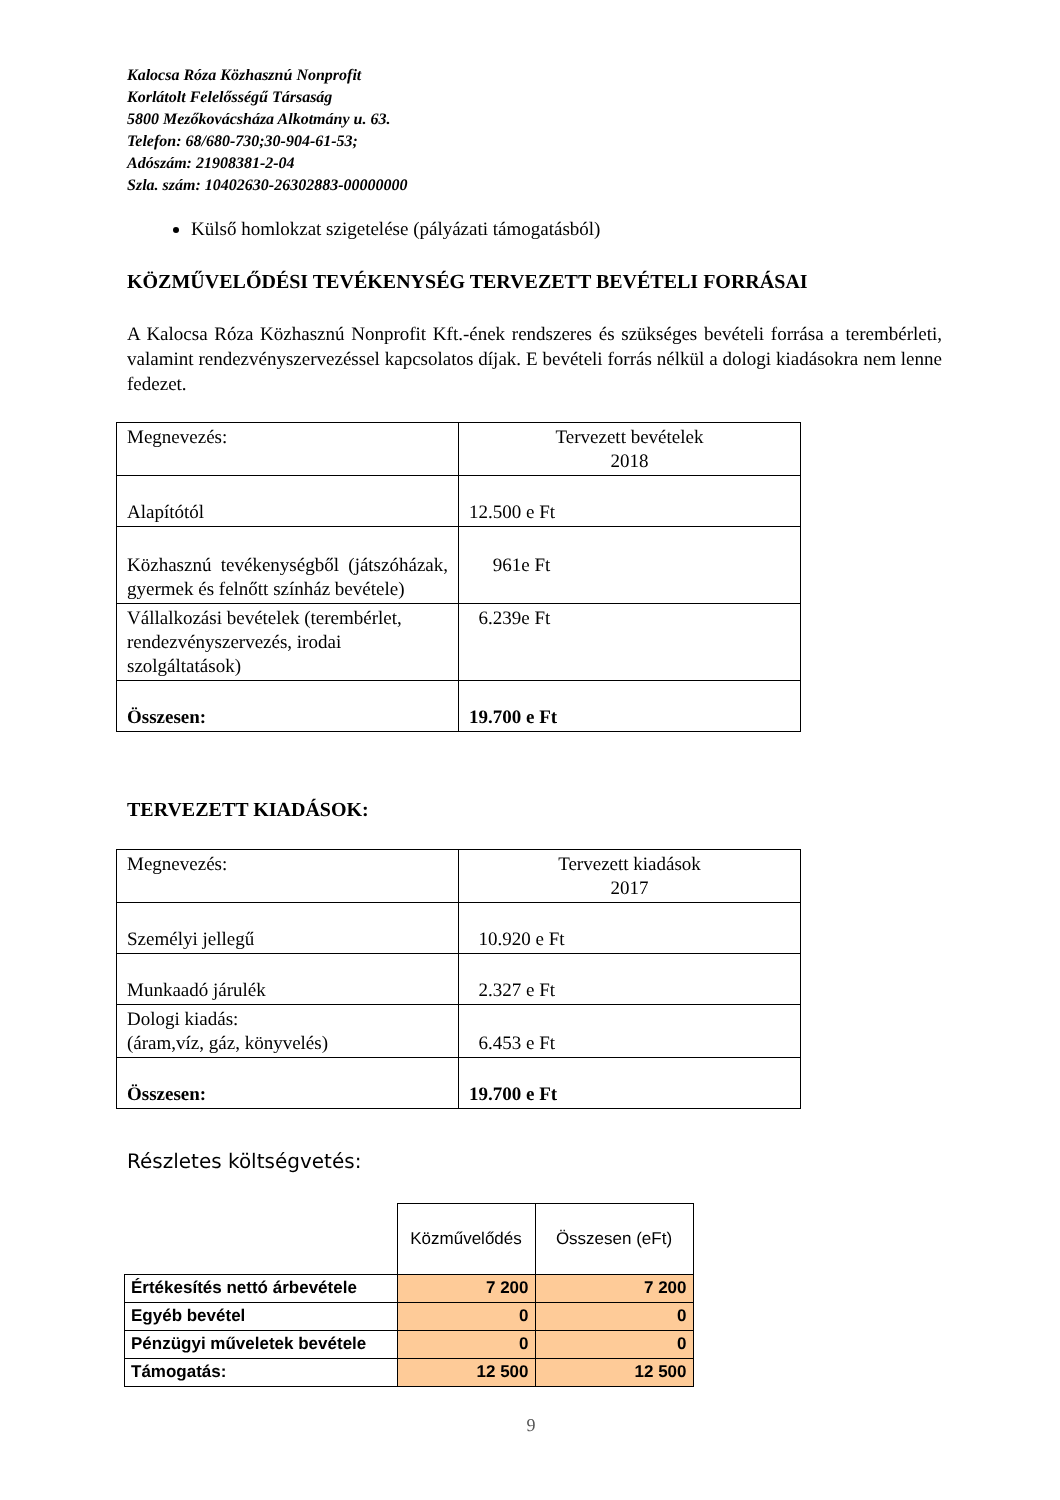Kalocsa Róza Közhasznú Nonprofit
Korlátolt Felelősségű Társaság
5800 Mezőkovácsháza Alkotmány u. 63.
Telefon: 68/680-730;30-904-61-53;
Adószám: 21908381-2-04
Szla. szám: 10402630-26302883-00000000
Külső homlokzat szigetelése (pályázati támogatásból)
KÖZMŰVELŐDÉSI TEVÉKENYSÉG TERVEZETT BEVÉTELI FORRÁSAI
A Kalocsa Róza Közhasznú Nonprofit Kft.-ének rendszeres és szükséges bevételi forrása a terembérleti, valamint rendezvényszervezéssel kapcsolatos díjak. E bevételi forrás nélkül a dologi kiadásokra nem lenne fedezet.
| Megnevezés: | Tervezett bevételek 2018 |
| Alapítótól | 12.500 e Ft |
| Közhasznú tevékenységből (játszóházak, gyermek és felnőtt színház bevétele) | 961e Ft |
| Vállalkozási bevételek (terembérlet, rendezvényszervezés, irodai szolgáltatások) | 6.239e Ft |
| Összesen: | 19.700 e Ft |
TERVEZETT KIADÁSOK:
| Megnevezés: | Tervezett kiadások 2017 |
| Személyi jellegű | 10.920 e Ft |
| Munkaadó járulék | 2.327 e Ft |
| Dologi kiadás: (áram,víz, gáz, könyvelés) | 6.453 e Ft |
| Összesen: | 19.700 e Ft |
Részletes költségvetés:
| | Közművelődés | Összesen (eFt) |
| Értékesítés nettó árbevétele | 7 200 | 7 200 |
| Egyéb bevétel | 0 | 0 |
| Pénzügyi műveletek bevétele | 0 | 0 |
| Támogatás: | 12 500 | 12 500 |
9